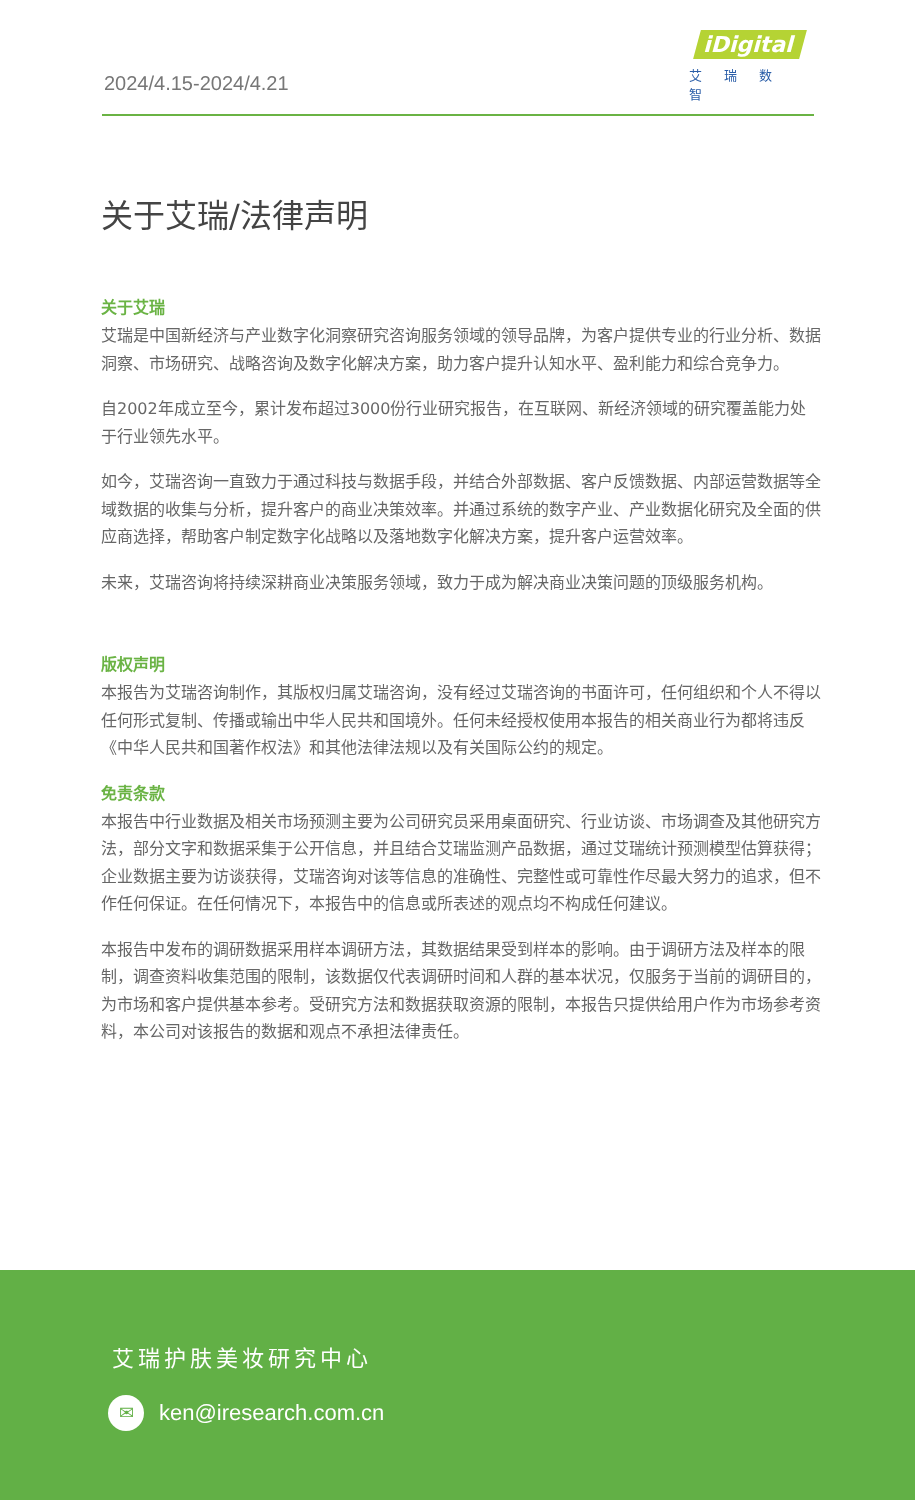2024/4.15-2024/4.21
iDigital
艾瑞数智
关于艾瑞/法律声明
关于艾瑞
艾瑞是中国新经济与产业数字化洞察研究咨询服务领域的领导品牌，为客户提供专业的行业分析、数据洞察、市场研究、战略咨询及数字化解决方案，助力客户提升认知水平、盈利能力和综合竞争力。
自2002年成立至今，累计发布超过3000份行业研究报告，在互联网、新经济领域的研究覆盖能力处于行业领先水平。
如今，艾瑞咨询一直致力于通过科技与数据手段，并结合外部数据、客户反馈数据、内部运营数据等全域数据的收集与分析，提升客户的商业决策效率。并通过系统的数字产业、产业数据化研究及全面的供应商选择，帮助客户制定数字化战略以及落地数字化解决方案，提升客户运营效率。
未来，艾瑞咨询将持续深耕商业决策服务领域，致力于成为解决商业决策问题的顶级服务机构。
版权声明
本报告为艾瑞咨询制作，其版权归属艾瑞咨询，没有经过艾瑞咨询的书面许可，任何组织和个人不得以任何形式复制、传播或输出中华人民共和国境外。任何未经授权使用本报告的相关商业行为都将违反《中华人民共和国著作权法》和其他法律法规以及有关国际公约的规定。
免责条款
本报告中行业数据及相关市场预测主要为公司研究员采用桌面研究、行业访谈、市场调查及其他研究方法，部分文字和数据采集于公开信息，并且结合艾瑞监测产品数据，通过艾瑞统计预测模型估算获得；企业数据主要为访谈获得，艾瑞咨询对该等信息的准确性、完整性或可靠性作尽最大努力的追求，但不作任何保证。在任何情况下，本报告中的信息或所表述的观点均不构成任何建议。
本报告中发布的调研数据采用样本调研方法，其数据结果受到样本的影响。由于调研方法及样本的限制，调查资料收集范围的限制，该数据仅代表调研时间和人群的基本状况，仅服务于当前的调研目的，为市场和客户提供基本参考。受研究方法和数据获取资源的限制，本报告只提供给用户作为市场参考资料，本公司对该报告的数据和观点不承担法律责任。
艾瑞护肤美妆研究中心
✉ ken@iresearch.com.cn